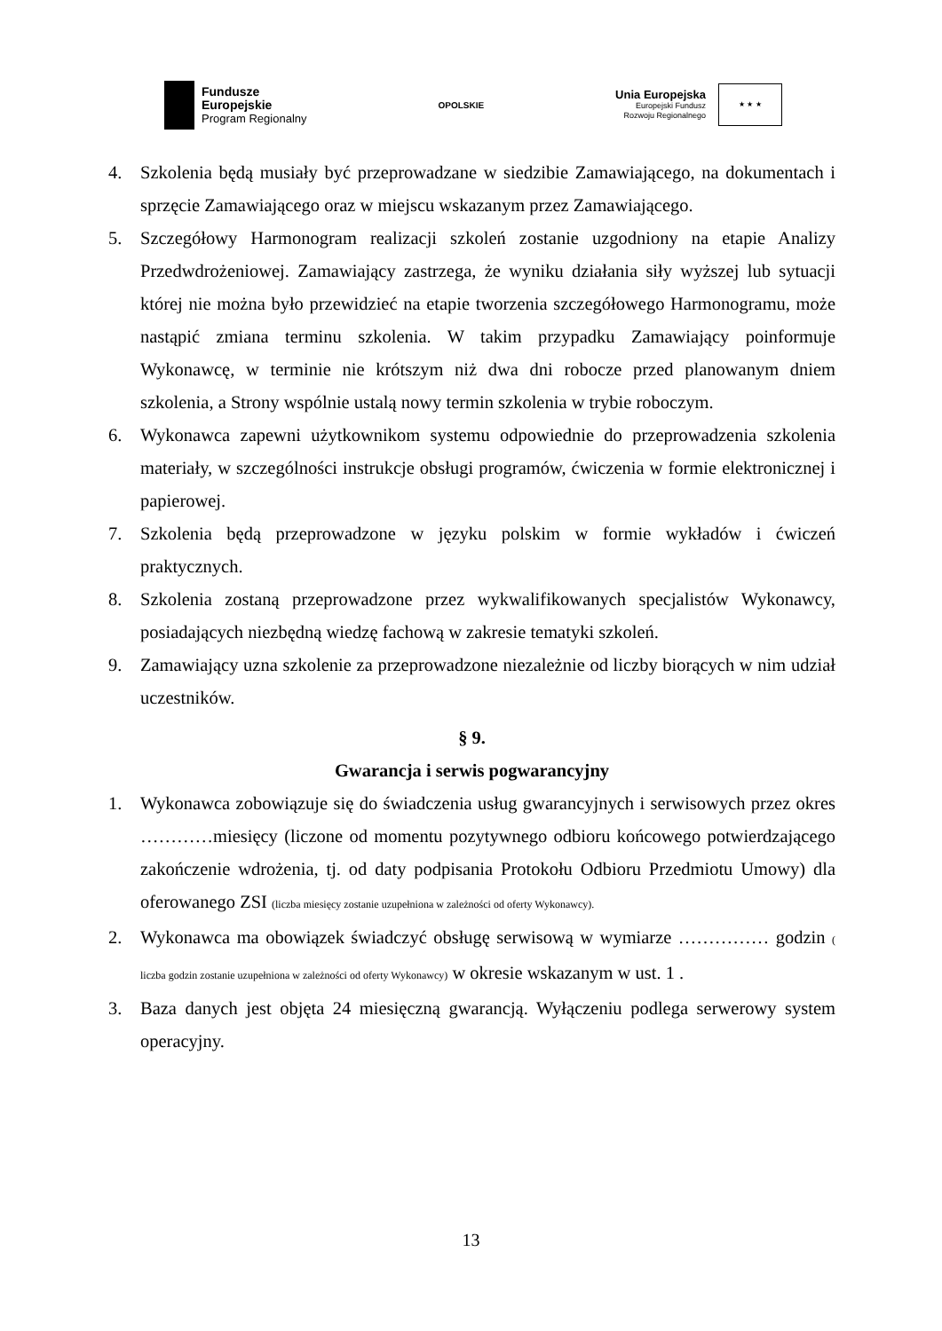Fundusze
Europejskie
Program Regionalny
OPOLSKIE
Unia Europejska
Europejski Fundusz
Rozwoju Regionalnego
★ ★ ★
4. Szkolenia będą musiały być przeprowadzane w siedzibie Zamawiającego, na dokumentach i sprzęcie Zamawiającego oraz w miejscu wskazanym przez Zamawiającego.
5. Szczegółowy Harmonogram realizacji szkoleń zostanie uzgodniony na etapie Analizy Przedwdrożeniowej. Zamawiający zastrzega, że wyniku działania siły wyższej lub sytuacji której nie można było przewidzieć na etapie tworzenia szczegółowego Harmonogramu, może nastąpić zmiana terminu szkolenia. W takim przypadku Zamawiający poinformuje Wykonawcę, w terminie nie krótszym niż dwa dni robocze przed planowanym dniem szkolenia, a Strony wspólnie ustalą nowy termin szkolenia w trybie roboczym.
6. Wykonawca zapewni użytkownikom systemu odpowiednie do przeprowadzenia szkolenia materiały, w szczególności instrukcje obsługi programów, ćwiczenia w formie elektronicznej i papierowej.
7. Szkolenia będą przeprowadzone w języku polskim w formie wykładów i ćwiczeń praktycznych.
8. Szkolenia zostaną przeprowadzone przez wykwalifikowanych specjalistów Wykonawcy, posiadających niezbędną wiedzę fachową w zakresie tematyki szkoleń.
9. Zamawiający uzna szkolenie za przeprowadzone niezależnie od liczby biorących w nim udział uczestników.
§ 9.
Gwarancja i serwis pogwarancyjny
1. Wykonawca zobowiązuje się do świadczenia usług gwarancyjnych i serwisowych przez okres …………miesięcy (liczone od momentu pozytywnego odbioru końcowego potwierdzającego zakończenie wdrożenia, tj. od daty podpisania Protokołu Odbioru Przedmiotu Umowy) dla oferowanego ZSI (liczba miesięcy zostanie uzupełniona w zależności od oferty Wykonawcy).
2. Wykonawca ma obowiązek świadczyć obsługę serwisową w wymiarze …………… godzin ( liczba godzin zostanie uzupełniona w zależności od oferty Wykonawcy) w okresie wskazanym w ust. 1 .
3. Baza danych jest objęta 24 miesięczną gwarancją. Wyłączeniu podlega serwerowy system operacyjny.
13